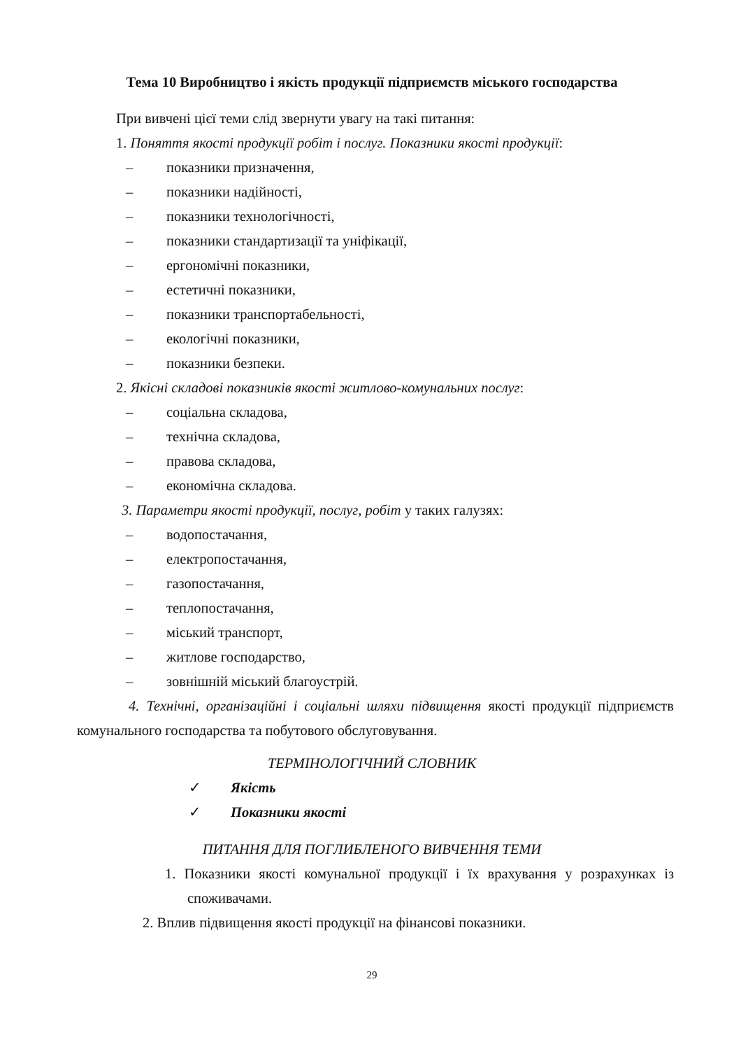Тема 10 Виробництво і якість продукції підприємств міського господарства
При вивчені цієї теми слід звернути увагу на такі питання:
1. Поняття якості продукції робіт і послуг. Показники якості продукції:
– показники призначення,
– показники надійності,
– показники технологічності,
– показники стандартизації та уніфікації,
– ергономічні показники,
– естетичні показники,
– показники транспортабельності,
– екологічні показники,
– показники безпеки.
2. Якісні складові показників якості житлово-комунальних послуг:
– соціальна складова,
– технічна складова,
– правова складова,
– економічна складова.
3. Параметри якості продукції, послуг, робіт у таких галузях:
– водопостачання,
– електропостачання,
– газопостачання,
– теплопостачання,
– міський транспорт,
– житлове господарство,
– зовнішній міський благоустрій.
4. Технічні, організаційні і соціальні шляхи підвищення якості продукції підприємств комунального господарства та побутового обслуговування.
ТЕРМІНОЛОГІЧНИЙ СЛОВНИК
✓ Якість
✓ Показники якості
ПИТАННЯ ДЛЯ ПОГЛИБЛЕНОГО ВИВЧЕННЯ ТЕМИ
1. Показники якості комунальної продукції і їх врахування у розрахунках із споживачами.
2. Вплив підвищення якості продукції на фінансові показники.
29